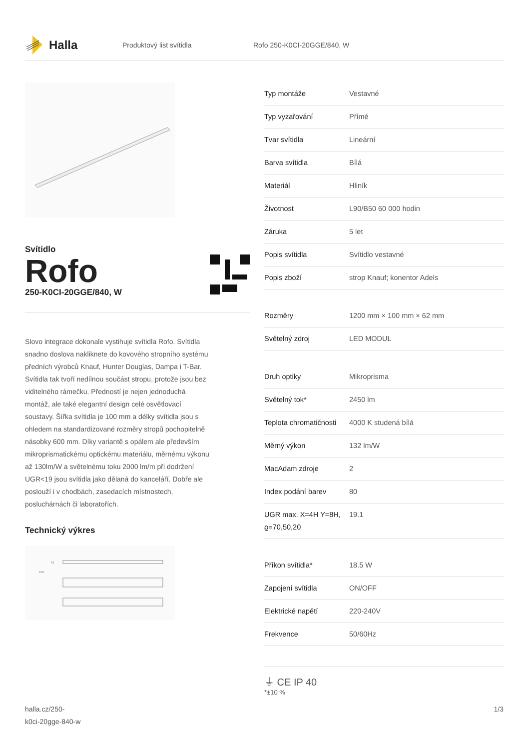Halla
Produktový list svítidla Rofo 250-K0CI-20GGE/840, W
Svítidlo
Rofo
250-K0CI-20GGE/840, W
Slovo integrace dokonale vystihuje svítidla Rofo. Svítidla snadno doslova nakliknete do kovového stropního systému předních výrobců Knauf, Hunter Douglas, Dampa i T-Bar. Svítidla tak tvoří nedílnou součást stropu, protože jsou bez viditelného rámečku. Předností je nejen jednoduchá montáž, ale také elegantní design celé osvětlovací soustavy. Šířka svítidla je 100 mm a délky svítidla jsou s ohledem na standardizované rozměry stropů pochopitelně násobky 600 mm. Díky variantě s opálem ale především mikroprismatickému optickému materiálu, měrnému výkonu až 130lm/W a světelnému toku 2000 lm/m při dodržení UGR<19 jsou svítidla jako dělaná do kanceláří. Dobře ale poslouží i v chodbách, zasedacích místnostech, posluchárnách či laboratořích.
Technický výkres
100
62
| Typ montáže | Vestavné |
| Typ vyzařování | Přímé |
| Tvar svítidla | Lineární |
| Barva svítidla | Bílá |
| Materiál | Hliník |
| Životnost | L90/B50 60 000 hodin |
| Záruka | 5 let |
| Popis svítidla | Svítidlo vestavné |
| Popis zboží | strop Knauf; konentor Adels |
| Rozměry | 1200 mm × 100 mm × 62 mm |
| Světelný zdroj | LED MODUL |
| Druh optiky | Mikroprisma |
| Světelný tok* | 2450 lm |
| Teplota chromatičnosti | 4000 K studená bílá |
| Měrný výkon | 132 lm/W |
| MacAdam zdroje | 2 |
| Index podání barev | 80 |
| UGR max. X=4H Y=8H, ϱ=70,50,20 | 19.1 |
| Příkon svítidla* | 18.5 W |
| Zapojení svítidla | ON/OFF |
| Elektrické napětí | 220-240V |
| Frekvence | 50/60Hz |
⏚ CE IP 40
*±10 %
halla.cz/250-
k0ci-20gge-840-w 1/3